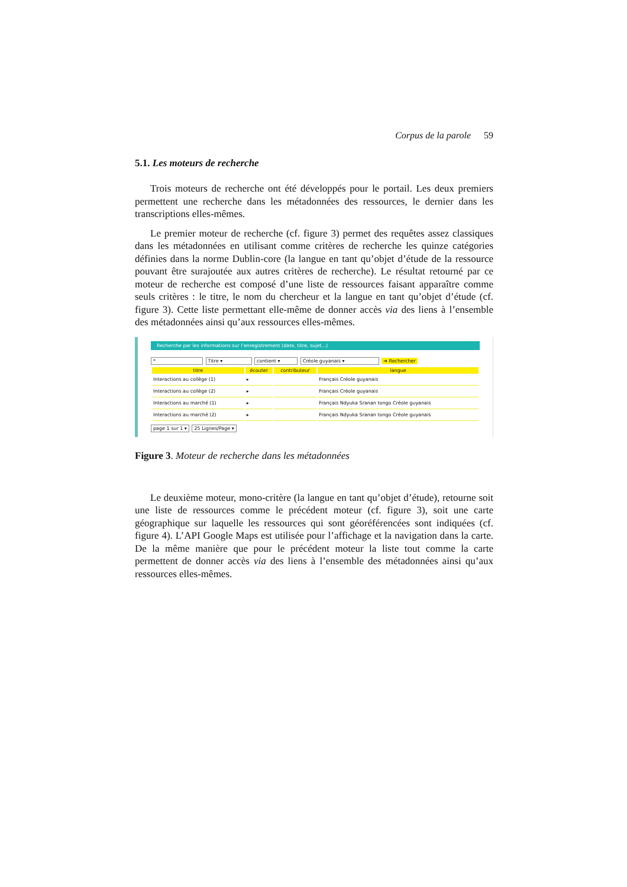Corpus de la parole 59
5.1. Les moteurs de recherche
Trois moteurs de recherche ont été développés pour le portail. Les deux premiers permettent une recherche dans les métadonnées des ressources, le dernier dans les transcriptions elles-mêmes.
Le premier moteur de recherche (cf. figure 3) permet des requêtes assez classiques dans les métadonnées en utilisant comme critères de recherche les quinze catégories définies dans la norme Dublin-core (la langue en tant qu’objet d’étude de la ressource pouvant être surajoutée aux autres critères de recherche). Le résultat retourné par ce moteur de recherche est composé d’une liste de ressources faisant apparaître comme seuls critères : le titre, le nom du chercheur et la langue en tant qu’objet d’étude (cf. figure 3). Cette liste permettant elle-même de donner accès via des liens à l’ensemble des métadonnées ainsi qu’aux ressources elles-mêmes.
Recherche par les informations sur l’enregistrement (date, titre, sujet...)
* Titre ▾ contient ▾ Créole guyanais ▾ ➔ Rechercher
| titre | écouter | contributeur | langue |
| --- | --- | --- | --- |
| Interactions au collège (1) | ▸ | | Français Créole guyanais |
| Interactions au collège (2) | ▸ | | Français Créole guyanais |
| Interactions au marché (1) | ▸ | | Français Ndyuka Sranan tongo Créole guyanais |
| Interactions au marché (2) | ▸ | | Français Ndyuka Sranan tongo Créole guyanais |
page 1 sur 1 ▾ 25 Lignes/Page ▾
Figure 3. Moteur de recherche dans les métadonnées
Le deuxième moteur, mono-critère (la langue en tant qu’objet d’étude), retourne soit une liste de ressources comme le précédent moteur (cf. figure 3), soit une carte géographique sur laquelle les ressources qui sont géoréférencées sont indiquées (cf. figure 4). L’API Google Maps est utilisée pour l’affichage et la navigation dans la carte. De la même manière que pour le précédent moteur la liste tout comme la carte permettent de donner accès via des liens à l’ensemble des métadonnées ainsi qu’aux ressources elles-mêmes.